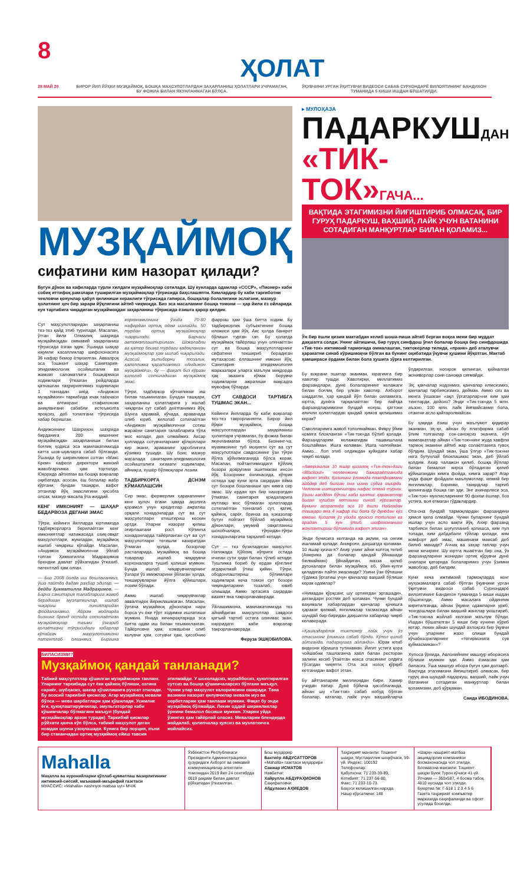8
28 МАЙ 20
ҲОЛАТ
БИРОР ЙИЛ ЙЎҚКИ МУЗҚАЙМОҚ, БОШҚА МАҲСУЛОТЛАРДАН ЗАҲАРЛАНИШ ҲОЛАТЛАРИ УЧРАМАГАН, БУ ФОЖИА БИЛАН ЯКУНЛАНМАГАН БЎЛСА. ЎҚУВЧИНИ УРГАН ЎҚИТУВЧИ ВИДЕОСИ САБАБ СУРХОНДАРЁ ВИЛОЯТИНИНГ БАНДИХОН ТУМАНИДА 5 КИШИ ИШДАН БЎШАТИЛДИ.
МУЗҚАЙМОҚ
сифатини ким назорат қилади?
Бугун дўкон ва кафеларда турли хилдаги музқаймоқлар сотилади. Шу кунларда одамлар «СССР», «Пионер» каби собиқ иттифоқ рамзлари туширилган музқаймоқлар тўғрисида баҳслашяпти. Кимлардир бу каби тарғиботни чекловчи қонунлар қабул қилиниши кераклиги тўғрисида гапирса, бошқалар болалигини эслагани, мазкур ҳолатнинг ҳеч бир зарари йўқлигини айтиб чиқмоқда. Биз эса масаланинг бошқа томони — ҳар йили ёз ойларида кун тартибига чиқадиган музқаймоқдан заҳарланиш тўғрисида ёзишга қарор қилдик.
Сут маҳсулотларидан заҳарланиш тез-тез қайд этиб турилади. Масалан, ўтган йили Олмалиқ шаҳрида музқаймоқдан оммавий заҳарланиш тўғрисида ёзган эдик. Ўшанда шаҳар юқумли касалликлар шифохонасига 36 нафар бемор ётқизилган. Аввалроқ эса Тошкент шаҳар Санитария-эпидемиологик осойишталик ва жамоат саломатлиги бошқармаси ходимлари ўтказган рейдларда қатнашган таҳририятимиз ходимлари 1 тоннадан зиёд «Андижон музқаймоғи» таркибида ичак таёқчаси ва олтинранг стафилококк аниқлангани сабабли истеъмолга яроқсиз, деб топилгани тўғрисида хабар беришган.
Андижоннинг Шаҳрихон шаҳрида бирданига 200 кишининг музқаймоқдан заҳарланиши билан боғлиқ ҳодиса эса мамлакатимизда катта шов-шувларга сабаб бўлганди. Ўшанда бу ширинликни сотган «Макс Крем» кафеси директори жиноий жавобгарликка ҳам тортилди. Юқорида айтилган ва бошқа воқеалар оқибатида, асосан, ёш болалар жабр кўргани, бундан ташқари, вафот этганлар йўқ эмаслигини ҳисобга олсак, мазкур масала ўта жиддий.
КЕНГ ИМКОНИЯТ — ШАҲАР БЕДАРВОЗА ДЕГАНИ ЭМАС
Тўғри, кейинги йилларда юртимизда тадбиркорларга берилаётган кенг имкониятлар натижасида озиқ-овқат маҳсулотлари, жумладан, музқаймоқ ишлаб чиқариш кўпайди. Масалан, «Андижон музқаймоғи»ни ўйлаб топган Ҳикматилла Мадраҳимов брендни давлат рўйхатидан ўтказиб, патентлаб ҳам олган.
— Биз 2008 йилда иш бошлаганмиз, ўша пайтда дадам раҳбар эдилар, — дейди Ҳикматилла Мадраҳимов. — Барча санитария талабларига жавоб берадиган музлаткичлар, ишлаб чиқариш линияларидан фойдаланамиз. Айрим жойларда бизнинг бренд остида сотилаётган музқаймоқлар таъми ўзгариб қолаётгани тўғрисидаги хабарлар кўпайгач маҳсулотимизни патентлаб олганмиз. Биргина корхонамизнинг ўзида 70-80 нафардан ортиқ одам ишлайди. 50 турдан ортиқ музқаймоқлар чиқарилади. Барчаси автоматлаштирилган. Шоколадли ва қатор бошқа турдаги қадоқланган музқаймоқлар ҳам ишлаб чиқарилади. Асосий эътиборни тозалик, ҳалолликка қаратганмиз. «Андижон музқаймоғи», бу — фақат биз кўрган қилолаб сотиладиган музқаймоқ эмас.
Тўғри, тадбиркор кўпчиликни иш билан таъминлаган. Бундан ташқари, заҳарланиш ҳолатларига у ишлаб чиқарган сут сабаб деётганимиз йўқ. Шунга қарамай, кўчада, аравачада олиб юриб, килолаб сотилаётган «Андижон музқаймоғи»ни сотиш жараёни санитария талабларига тўла мос келади, дея олмаймиз. Аксар ҳолларда сотувчиларнинг қўлқоплари кир экани, араванинг ҳароблигига кўзимиз тушади. Шу боис мазкур масалада санитария-эпидемиология осойишталиги хизмати ходимлари, айниқса, хушёр бўлмоқлари лозим.
ТАДБИРКОРГА ДСНЭМ КЎМАКЛАШСИН
Сир эмас, фермерлик ҳаракатининг кенг қулоч ёгани ҳамда аҳолига қорамол учун кредитлар ажратиш орқали хонадонларда сут ва сут маҳсулотлари етиштириш кескин ортди. Уларни назорат қилиш оғирлашгани рост. Кўпинча хонадонларда тайёрланган сут ва сут маҳсулотлари тегишли назоратдан ўтмаган ҳолда, бозорлар расталарида, музқаймоқ ва бошқа товарлар ишлаб чиқарувчи корхоналарга тушиб қолиши мумкин. Бунда ишлаб чиқарувчиларнинг ўзлари ўз имижларини ўйлаган ҳолда, текширувларни йўлга қўйишлари лозим бўлади.
Аммо ишлаб чиқарувчилар аввалгидек йириклашмаган. Масалан, ўртача музқаймоқ дўконлари нари борса уч ёки тўрт ходимни ишлатиши мумкин. Янада кичикроқларида эса битта одам иш билан таъминланган. Тайёрловчи ҳам, хомашёни олиб келувчи ҳам, сотувчи ҳам, ҳисобчию фаррош ҳам ўша битта ходим. Бу тадбиркорлик субъектининг бошқа иложиси ҳам йўқ. Акс ҳолда банкрот бўлиши турган гап. Бу ҳолатда музқаймоқ тайёрлаш учун олинаётган сут ва бошқа маҳсулотларнинг сифатини текшириб берадиган мутахассис ёллашнинг имкони йўқ. Санитария эпидемиология марказлари уларга маълум миқдорда ҳақ эвазига кўмак берувчи ходимларни ажратиши мақсадга мувофиқ бўларди.
СУТ САВДОСИ ТАРТИБГА ТУШМАС ЭКАН...
Кейинги йилларда бу каби воқеалар тез-тез такрорланяпти. Бирор йил йўқки музқаймоқ, бошқа маҳсулотлардан заҳарланиш ҳолатлари учрамаган, бу фожиа билан якунланмаган бўлса. Бизнинг-ча, муаммонинг туб моҳияти сут ва сут маҳсулотлари савдосининг ўзи тўғри йўлга қўйилмаганида бўлса керак. Масалан, пойтахтимиздаги Қўйлиқ бозори довругини эшитмаган инсон йўқ. Бозорнинг ёнгинасида, кўприк остида ҳар куни эрта саҳардан ёйма сут бозори бошланиши ҳеч кимга сир эмас. Шу ердан ҳеч бир назоратдан ўтмаган, санитария қоидаларига мутлақо мос бўлмаган ҳолатларда сотилаётган тонналаб сут, қатиқ, қаймоқ, сарёғ, бринза ва ҳоказолар бутун пойтахт бўйлаб музқаймоқ дўконлари, умумий овқатланиш шохобчалари, тўғридан-тўғри хонадонларгача тарқалиб кетади.
Сут — тез бузиладиган маҳсулот. Натижада Қўйлиқ кўприги остида ичиган сути ҳиди билан тўлиб кетади. Тушликка бориб бу ердан кўнглинг ағдарилмай ўтиш қийин. Тўғри, ободонлаштириш бўлимлари ходимлари кеча томон сут бозори чиқиндиларини тозалаб, ювиб олишади. Аммо эртасига саҳардан вазият яна такрорланаверади.
Ўйлашимизча, мамлакатимизда тез айнийдиган маҳсулотлар савдоси қатъий тартиб остига олинмас экан, юқоридаги каби воқеалар такрорланаверади.
Феруза ЭШҚОБИЛОВА.
БИЛАСИЗМИ?
Музқаймоқ қандай танланади?
Табиий маҳсулотлар қўшилган музқаймоқни танланг. Уларнинг таркибида сут ёки қаймоқ бўлиши, озгина сариёғ, шубҳасиз, шакар қўшилишига рухсат этилади. Бу асосий таркибий қисмлар. Агар музқаймоқ мевали бўлса — мева шарбатлари ҳам қўшилади. Усимлик ёғи, қуюқлаштирувчилар, эмульгаторлар каби қўшимчалар бўлмагани маъқул (бундай музқаймоқлар арзон туради). Таркибий қисмлар рўйхати қанча кўп бўлса, табиий маҳсулот деган номдан шунча узоқлашади. Кунига бир порция, яъни бир стаканчадан ортиқ музқаймоқ ейиш тавсия этилмайди. У шоколадсиз, мураббосиз, қуюлтирилган сутсиз ва бошқа қўшимчаларсиз бўлгани маъқул. Чунки улар маҳсулот калориясини оширади. Тана вазнини назорат қилувчилар мевали муз ва сорбетларни ҳам танлаши мумкин. Фақат бу энди музқаймоқ бўлмайди. Лекин оддий ширинликлар ўрнини бемалол босиши мумкин. Уларни уйда ўзингиз ҳам тайёрлай оласиз. Меваларни блендерда майдалаб, қолипчалар қуясиз ва музлаткичга жойлайсиз.
▸ МУЛОҲАЗА
ПАДАРКУШДАН
«ТИК-ТОК»ГАЧА...
ВАҚТИДА ЭТАГИМИЗНИ ЙИҒИШТИРИБ ОЛМАСАҚ, БИР ГУРУҲ ПАДАРКУШ, ВАҲШИЙ, ЛАЙК УЧУН ВАТАНИНИ СОТАДИГАН МАНҚУРТЛАР БИЛАН ҚОЛАМИЗ...
Ўн бир ёшли қизим мактабдан келиб шоша-пиша айтиб берган воқеа мени бир муддат даҳшатга солди. Унинг айтишича, бир гуруҳ синфдош ўғил болалар бошқа бир синфдошида «Тик-ток» ижтимоий тармоғида оммалашган, тиктокерлар тилида, «пранк» деб аталувчи ҳаракатни синаб кўришмоқчи бўлган ва бунинг оқибатида ўқувчи ҳушини йўқотган. Мактаб ҳамшираси ёрдами билан бола ҳушига зўрға келтирилган.
Бу воқеани эшитар эканман, юрагимга бир хавотир тушди. Хавотирки, миллатимиз фарзандлари, дунё болаларининг келажаги билан боғлиқ бир улкан хавотир. Ахборот шиддатли, ҳар қандай йўл билан оиламизга, юртга, дунёга тарқалаётган бир пайтда фарзандларимизни бундай нохуш, ҳаттоки аянчли ҳолатлардан қандай ҳимоя қилишимиз керак?
Саволларимга жавоб тополмайман. Фикру ўйим номига блокланган «Тик-ток»да бўлиб қолади. Фарзандларим келажагидан ташвишлана бошлайман. Ишга келаман. Ишга чалғийман. Аммо... Лоп этиб олдимдан қуйидаги хабар чиқиб келади.
«Америкалик 10 яшар қизалоқ «Тик-ток»даги «Blackout» челленжини бажараётганида вафот этди. Қизининг ўлимида платформани айбдор деб билган она ишни судга оширди. Челленж иштирокчилари нафас олмай туриш, ўзини касддан бўғиш каби қалтис ҳаракатлар билан ҳушдан кетишни синаб кўрганлар. Бунинг асоратида эса 10 ёшли Найладан ташқари яна 4 нафар ёш бола бу дунёдан кўз юмган. Қизалоқ ўз уйида ҳушсиз топилган ва орадан 5 кун ўтиб, шифохонанинг жонлантириш бўлимида вафот этган».
Энди бунисига келганда на ақлим, на онгим ишламай қолади. Аниқроғи, даҳшатда қоламан. 10 яшар қизча-я? Ахир унинг айни коптоқ тепиб (Америка да болалар қандай ўйнашади билмайман) ўйнайдиган, мазза қилиб дугоналари билан музқаймоқ еб, ўйин-кулги қиладиган пайти эмасмиди? Узини ўзи бўғишни гўдакка ўргатиш учун қанчалар ваҳший бўлиши керак одамлар?
«Нимадан қўрқсанг, шу ортингдан эргашади», дегандари ростми деб қоламан. Чунки бундай ваҳимали хабарлардан қанчалар қочишга ҳаракат қилмай, янгиликлар тасмасида айнан шундай бир-биридан даҳшатли хабарлар чиқиб келаверади.
«Қашқадарёлик тиктокер лайк учун ўз отасининг ўлимига сабаб бўлди. Кўпол қилиб айтганда, падаркушга айланди». Юрак ютиб видеони кўришга тутинаман. Йигит устига қора чойшабни ташлаганча хаёл билан ресторан залини кесиб ўтаётган кекса отасининг олдига тўсатдан чиқяпти. Ота эса ногоҳ қўрқиб кетганидан вафот этган.
Бу айтганларим миллиондан бири. Хамир учидан патир. Дунё бўйича ҳисоблаганда, айнан шу «Тик-ток» сабаб нобуд бўлган болалар, каталар, лайк учун ваҳшийларча ўлдирилган, ногирон қилинган, қийналган жониворлар сони саноққа сиғмайди.
Эҳ, қанчалар нодонмиз, қанчалар илмсизмиз, қанчалар тарбиясизмиз, дейман. Аммо сиз ва менга ўхшаган «ақл ўргатарлар»ни ким ҳам тингларди, дейсиз? Энди «Тик-ток»да 5 млн. аъзою, 100 млн. лайк йиғмайсанми бола, отангни асло қайтаролмайсан.
Бу ҳақида ёзиш учун маълумот қидирар эканман, эҳ-ҳе, айнан бу платформа сабаб ўлим топганлар сон-саноқсиз эканига, кўп мамлакатлар айнан «Тик-ток»нинг жуда хавфли тармоқ эканини айтиб жар солаётганига гувоҳ бўлдим. Шундай экан, ўша ўлгур «Тик-ток»ни нега бутунлай блоклашмас экан, деб ўйлаб қолдим. Ахир чалажон қилиб, бошқа йўллар билан бемалол кирса бўладиган қилиб қўйишгандан кимга фойда, кимга зарар? Агар унда фақат фойдали маълумотлар, илмий бир янгиликлар, боринки, танқидлар тарғиб қилинганда бошқа гап эди. Энг ачинарлиси эса, «Тик-ток» мухлисларининг 90 фоизи ёшлар, боз устига, воя етмаган гўдаклардир.
Ота-она бундай тармоқлардан фарзандини ҳимоя қила олмайди. Чунки буларнинг бундай ишлар учун асло вақти йўқ. Ахир фарзанд тарбияси билан шуғулланиб қолишса, ким пул топади, ким дабдабали тўйлар қилади, ким комфорт деб эмас, машинани мансаб деб билиб минади? Аччиқ ва заҳар гаплар учун мени кечиринг. Шу юртга яшаётган бир она, ўз фарзандларини жонидан ортиқ кўрувчи дунё оналари қаторида болаларимиз учун ўзимни жавобгар, деб билдим.
Куни кеча ижтимоий тармоқларда кенг муҳокамаларга сабаб бўлган ўқувчини урган ўқитувчи видеоси сабаб Сурхондарё вилоятининг Бандихон туманида 5 киши ишдан бўшатилди. Аммо масалага ойдинлик киритилганда, айнан ўқувчи одамларни уриб, тенгдошлари билан ваҳший жанглар уюштириб, «Тик-ток»ка жойлаб келгани маълум бўлди. Ишдан бўшатилган 5 киши бир кунини кўриб кетар, лекин айнан шундай ахлоқсиз бир ўқувчи учун уларнинг жазо олиши бундай кўчабезориларнинг «тегирмонига сув қуймасмикан»?
Хулоса ўрнида, Авлонийнинг машҳур иборасига бўлиши мумкин эди. Аммо ёзмасам ҳам биласиз. Ўша машҳур ибора бугун ҳам долзарб. Вақтида этагимизни йиғиштириб олмасак, бир гуруҳ ана шундай падаркуш, ваҳший, лайк учун Ватанини сотадиган манқуртлар билан қоламизми, деб қўрқаман.
Саида ИБОДИНОВА.
Mahalla
Маҳалла ва нуронийларни қўллаб-қувватлаш вазирлигининг ижтимоий-сиёсий, маънавий-маърифий газетаси
МУАССИС: «Mahalla» nashriyot-matbaa uyi» МЧЖ
Ўзбекистон Республикаси Президенти Администрацияси ҳузуридаги Ахборот ва оммавий коммуникациялар агентлиги томонидан 2019 йил 24 сентябрда 0019 рақами билан давлат рўйхатидан ўтказилган.
Бош муҳаррир
Бахтиёр АБДУСАТТОРОВ
«Mahalla» газетаси муҳаррири
Санжар ИСМАТОВ
Навбатчи:
Хайрулла АБДУРАҲМОНОВ
Саҳифаловчи:
Абдулазиз АҲМЕДОВ
Таҳририят манзили: Тошкент шаҳри, Мустақиллик шоҳкўчаси, 59-уй. Индекс: 100192
Телефонлар:
Қабулхона: 71 233-39-89,
Котибият: 71 237-56-80,
Факс: 71 233-10-73.
Баҳоси келишилган нархда.
Нашр кўрсаткичи: 148
«Шарқ» нашриёт-матбаа акциядорлик компанияси босмахонасида чоп этилди.
Босмахона манзили: Тошкент шаҳри Буюк Турон кўчаси 41-уй.
Ўлчами — 350х587, 4 босма табоқ. 4810 нусхада чоп этилди.
Буюртма №: Г-518 1 2 3 4 5 6
Газета таҳририят компьютер марказида саҳифаланди ва офсет усулида босилди.